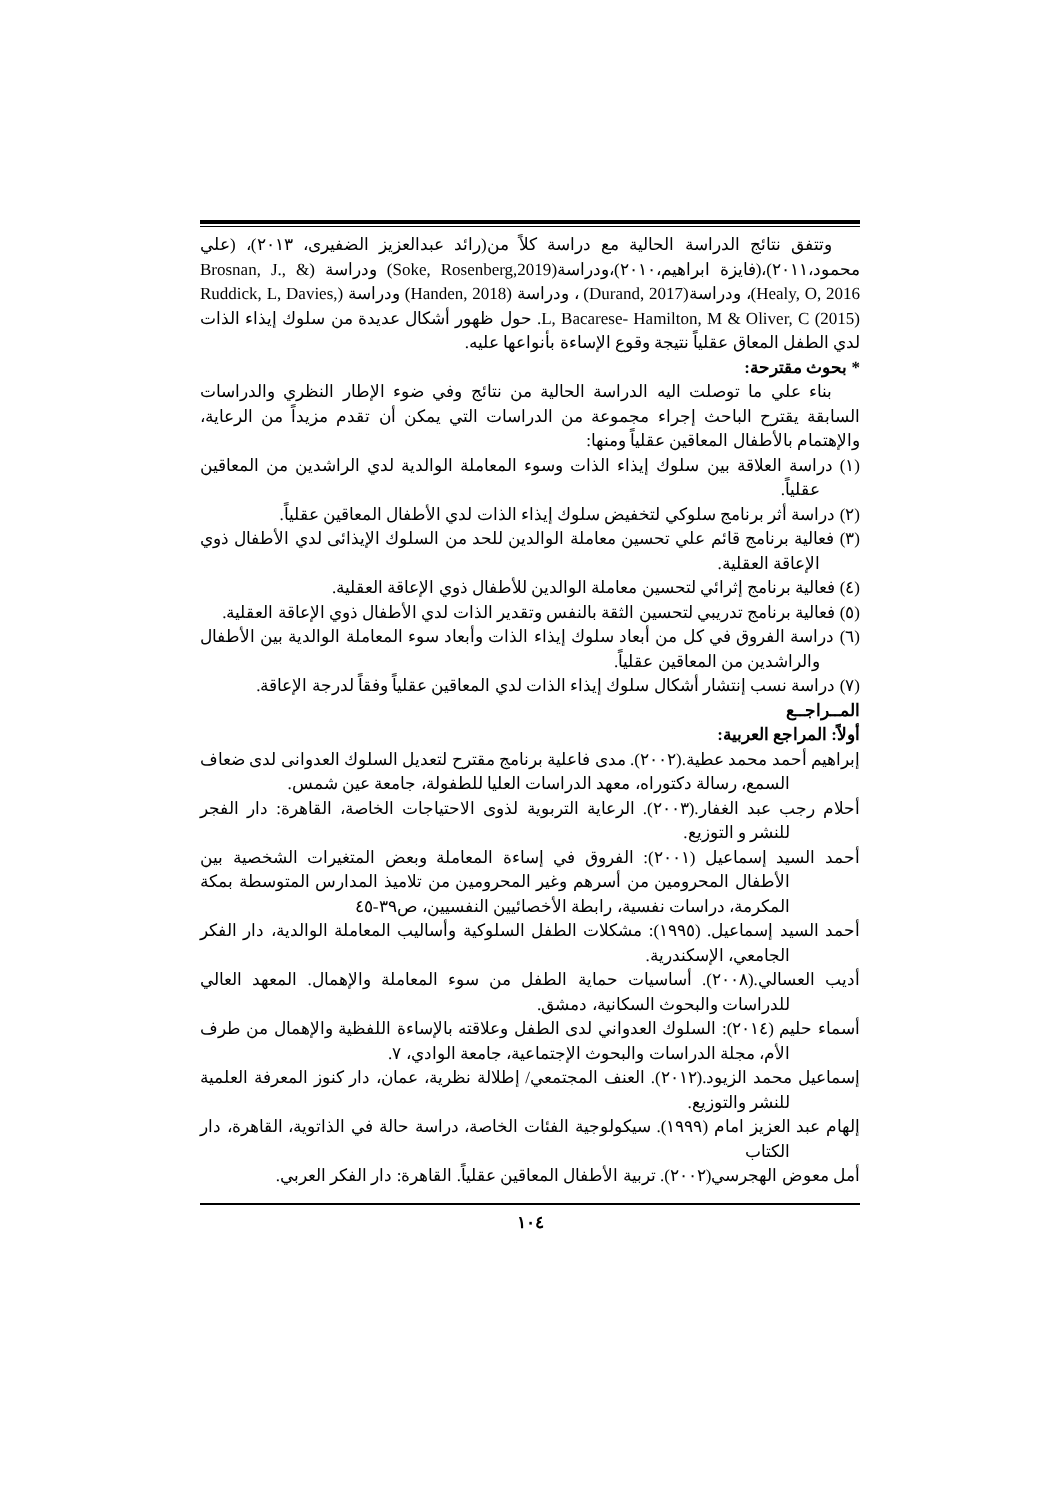وتتفق نتائج الدراسة الحالية مع دراسة كلاً من(رائد عبدالعزيز الضفيرى، ٢٠١٣)، (علي محمود،٢٠١١)،(فايزة ابراهيم،٢٠١٠)،ودراسة(Soke, Rosenberg,2019) ودراسة (Brosnan, J., & Healy, O, 2016)، ودراسة(Durand, 2017) ، ودراسة (Handen, 2018) ودراسة (Ruddick, L, Davies, L, Bacarese- Hamilton, M & Oliver, C (2015). حول ظهور أشكال عديدة من سلوك إيذاء الذات لدي الطفل المعاق عقلياً نتيجة وقوع الإساءة بأنواعها عليه.
* بحوث مقترحة:
بناء علي ما توصلت اليه الدراسة الحالية من نتائج وفي ضوء الإطار النظري والدراسات السابقة يقترح الباحث إجراء مجموعة من الدراسات التي يمكن أن تقدم مزيداً من الرعاية، والإهتمام بالأطفال المعاقين عقلياً ومنها:
(١) دراسة العلاقة بين سلوك إيذاء الذات وسوء المعاملة الوالدية لدي الراشدين من المعاقين عقلياً.
(٢) دراسة أثر برنامج سلوكي لتخفيض سلوك إيذاء الذات لدي الأطفال المعاقين عقلياً.
(٣) فعالية برنامج قائم علي تحسين معاملة الوالدين للحد من السلوك الإيذائى لدي الأطفال ذوي الإعاقة العقلية.
(٤) فعالية برنامج إثرائي لتحسين معاملة الوالدين للأطفال ذوي الإعاقة العقلية.
(٥) فعالية برنامج تدريبي لتحسين الثقة بالنفس وتقدير الذات لدي الأطفال ذوي الإعاقة العقلية.
(٦) دراسة الفروق في كل من أبعاد سلوك إيذاء الذات وأبعاد سوء المعاملة الوالدية بين الأطفال والراشدين من المعاقين عقلياً.
(٧) دراسة نسب إنتشار أشكال سلوك إيذاء الذات لدي المعاقين عقلياً وفقاً لدرجة الإعاقة.
المــراجــع
أولاً: المراجع العربية:
إبراهيم أحمد محمد عطية.(٢٠٠٢). مدى فاعلية برنامج مقترح لتعديل السلوك العدوانى لدى ضعاف السمع، رسالة دكتوراه، معهد الدراسات العليا للطفولة، جامعة عين شمس.
أحلام رجب عبد الغفار.(٢٠٠٣). الرعاية التربوية لذوى الاحتياجات الخاصة، القاهرة: دار الفجر للنشر و التوزيع.
أحمد السيد إسماعيل (٢٠٠١): الفروق في إساءة المعاملة وبعض المتغيرات الشخصية بين الأطفال المحرومين من أسرهم وغير المحرومين من تلاميذ المدارس المتوسطة بمكة المكرمة، دراسات نفسية، رابطة الأخصائيين النفسيين، ص٣٩-٤٥
أحمد السيد إسماعيل. (١٩٩٥): مشكلات الطفل السلوكية وأساليب المعاملة الوالدية، دار الفكر الجامعي، الإسكندرية.
أديب العسالي.(٢٠٠٨). أساسيات حماية الطفل من سوء المعاملة والإهمال. المعهد العالي للدراسات والبحوث السكانية، دمشق.
أسماء حليم (٢٠١٤): السلوك العدواني لدى الطفل وعلاقته بالإساءة اللفظية والإهمال من طرف الأم، مجلة الدراسات والبحوث الإجتماعية، جامعة الوادي، ٧.
إسماعيل محمد الزيود.(٢٠١٢). العنف المجتمعي/ إطلالة نظرية، عمان، دار كنوز المعرفة العلمية للنشر والتوزيع.
إلهام عبد العزيز امام (١٩٩٩). سيكولوجية الفئات الخاصة، دراسة حالة في الذاتوية، القاهرة، دار الكتاب
أمل معوض الهجرسي(٢٠٠٢). تربية الأطفال المعاقين عقلياً. القاهرة: دار الفكر العربي.
١٠٤